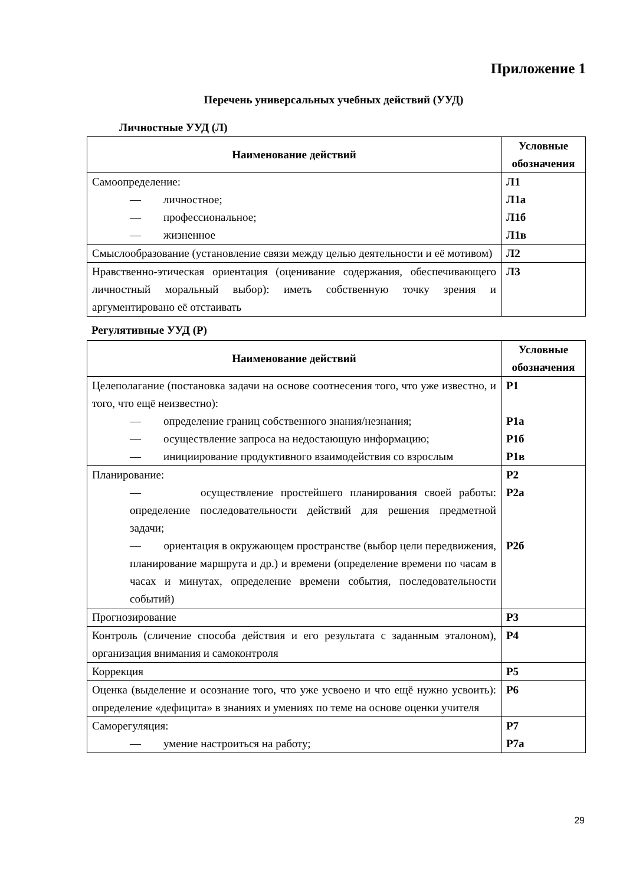Приложение 1
Перечень универсальных учебных действий (УУД)
Личностные УУД (Л)
| Наименование действий | Условные обозначения |
| --- | --- |
| Самоопределение: — личностное; — профессиональное; — жизненное | Л1 Л1а Л1б Л1в |
| Смыслообразование (установление связи между целью деятельности и её мотивом) | Л2 |
| Нравственно-этическая ориентация (оценивание содержания, обеспечивающего личностный моральный выбор): иметь собственную точку зрения и аргументировано её отстаивать | Л3 |
Регулятивные УУД (Р)
| Наименование действий | Условные обозначения |
| --- | --- |
| Целеполагание (постановка задачи на основе соотнесения того, что уже известно, и того, что ещё неизвестно): — определение границ собственного знания/незнания; — осуществление запроса на недостающую информацию; — инициирование продуктивного взаимодействия со взрослым | Р1 Р1а Р1б Р1в |
| Планирование: — осуществление простейшего планирования своей работы: определение последовательности действий для решения предметной задачи; — ориентация в окружающем пространстве (выбор цели передвижения, планирование маршрута и др.) и времени (определение времени по часам в часах и минутах, определение времени события, последовательности событий) | Р2 Р2а Р2б |
| Прогнозирование | Р3 |
| Контроль (сличение способа действия и его результата с заданным эталоном), организация внимания и самоконтроля | Р4 |
| Коррекция | Р5 |
| Оценка (выделение и осознание того, что уже усвоено и что ещё нужно усвоить): определение «дефицита» в знаниях и умениях по теме на основе оценки учителя | Р6 |
| Саморегуляция: — умение настроиться на работу; | Р7 Р7а |
29